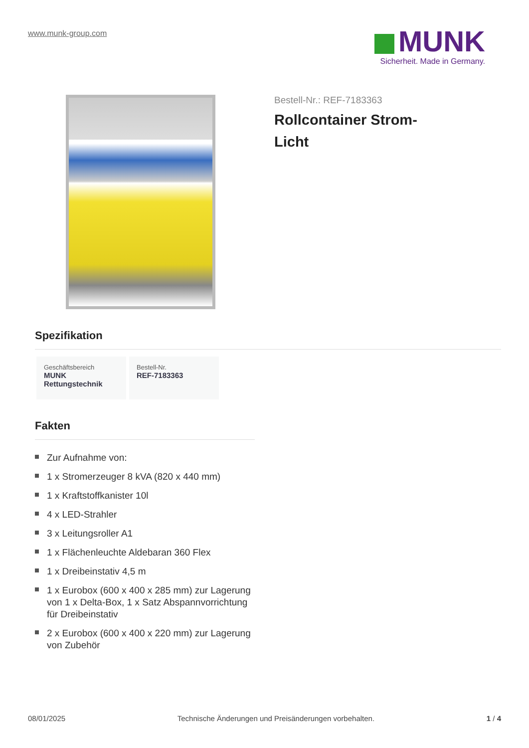www.munk-group.com
MUNK
Sicherheit. Made in Germany.
Bestell-Nr.: REF-7183363
Rollcontainer Strom-
Licht
Spezifikation
Geschäftsbereich
MUNK Rettungstechnik
Bestell-Nr.
REF-7183363
Fakten
Zur Aufnahme von:
1 x Stromerzeuger 8 kVA (820 x 440 mm)
1 x Kraftstoffkanister 10l
4 x LED-Strahler
3 x Leitungsroller A1
1 x Flächenleuchte Aldebaran 360 Flex
1 x Dreibeinstativ 4,5 m
1 x Eurobox (600 x 400 x 285 mm) zur Lagerung von 1 x Delta-Box, 1 x Satz Abspannvorrichtung für Dreibeinstativ
2 x Eurobox (600 x 400 x 220 mm) zur Lagerung von Zubehör
08/01/2025 Technische Änderungen und Preisänderungen vorbehalten. 1 / 4